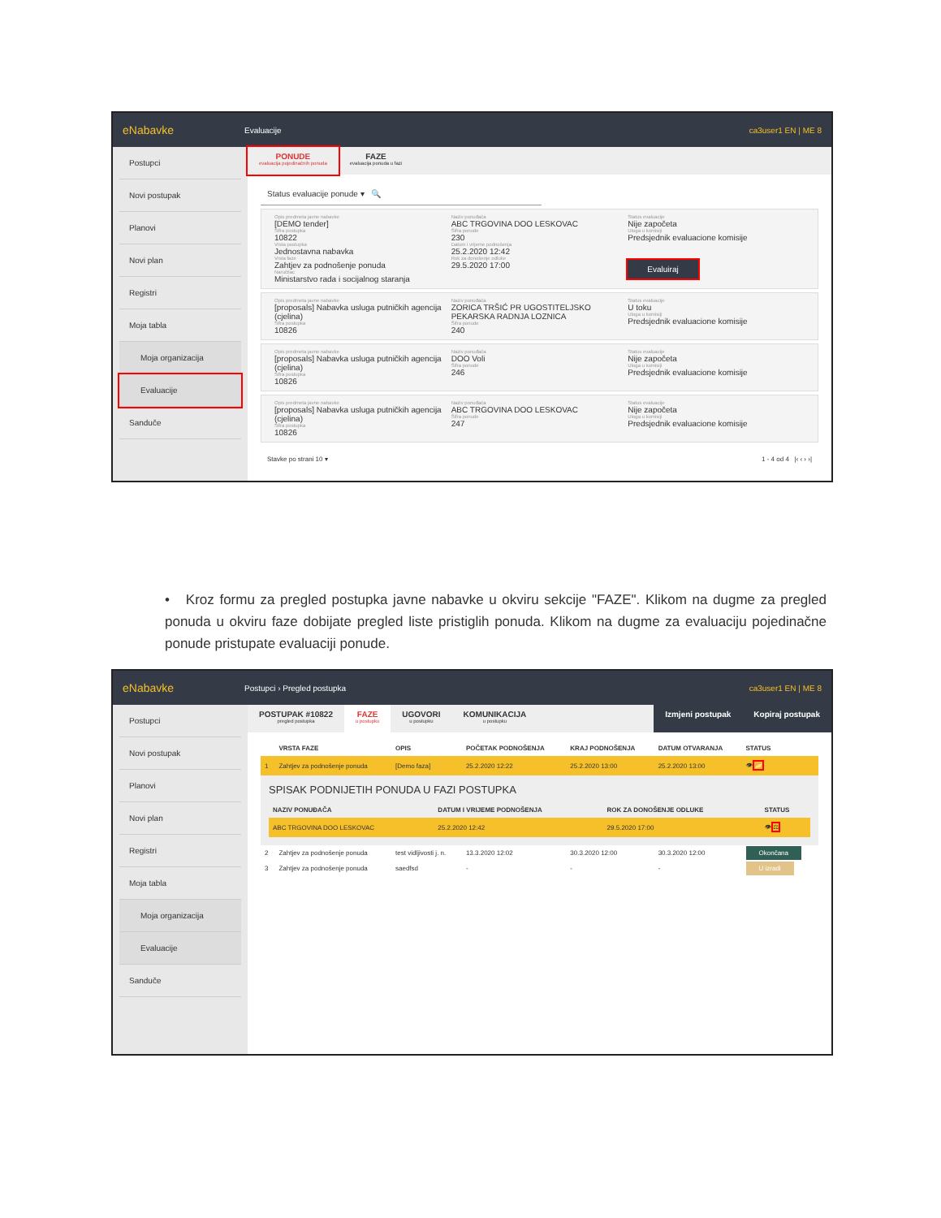eNabavke Evaluacije ca3user1 EN | ME 8
Postupci
Novi postupak
Planovi
Novi plan
Registri
Moja tabla
Moja organizacija
Evaluacije
Sanduče
PONUDE
evaluacija pojedinačnih ponuda
FAZE
evaluacija ponuda u fazi
Status evaluacije ponude ▾ 🔍
Opis predmeta javne nabavke
[DEMO tender]
Šifra postupka
10822
Vrsta postupka
Jednostavna nabavka
Vrsta faze
Zahtjev za podnošenje ponuda
Naručilac
Ministarstvo rada i socijalnog staranja
Naziv ponuđača
ABC TRGOVINA DOO LESKOVAC
Šifra ponude
230
Datum i vrijeme podnošenja
25.2.2020 12:42
Rok za donošenje odluke
29.5.2020 17:00
Status evaluacije
Nije započeta
Uloga u komisiji
Predsjednik evaluacione komisije
Evaluiraj
Opis predmeta javne nabavke
[proposals] Nabavka usluga putničkih agencija (cjelina)
Šifra postupka
10826
Naziv ponuđača
ZORICA TRŠIĆ PR UGOSTITELJSKO PEKARSKA RADNJA LOZNICA
Šifra ponude
240
Status evaluacije
U toku
Uloga u komisiji
Predsjednik evaluacione komisije
Opis predmeta javne nabavke
[proposals] Nabavka usluga putničkih agencija (cjelina)
Šifra postupka
10826
Naziv ponuđača
DOO Voli
Šifra ponude
246
Status evaluacije
Nije započeta
Uloga u komisiji
Predsjednik evaluacione komisije
Opis predmeta javne nabavke
[proposals] Nabavka usluga putničkih agencija (cjelina)
Šifra postupka
10826
Naziv ponuđača
ABC TRGOVINA DOO LESKOVAC
Šifra ponude
247
Status evaluacije
Nije započeta
Uloga u komisiji
Predsjednik evaluacione komisije
Stavke po strani 10 ▾ 1 - 4 od 4 |‹ ‹ › ›|
• Kroz formu za pregled postupka javne nabavke u okviru sekcije "FAZE". Klikom na dugme za pregled ponuda u okviru faze dobijate pregled liste pristiglih ponuda. Klikom na dugme za evaluaciju pojedinačne ponude pristupate evaluaciji ponude.
eNabavke Postupci › Pregled postupka ca3user1 EN | ME 8
Postupci
Novi postupak
Planovi
Novi plan
Registri
Moja tabla
Moja organizacija
Evaluacije
Sanduče
POSTUPAK #10822
pregled postupka
FAZE
u postupku
UGOVORI
u postupku
KOMUNIKACIJA
u postupku
Izmjeni postupak Kopiraj postupak
| | VRSTA FAZE | OPIS | POČETAK PODNOŠENJA | KRAJ PODNOŠENJA | DATUM OTVARANJA | STATUS |
| --- | --- | --- | --- | --- | --- | --- |
| 1 | Zahtjev za podnošenje ponuda | [Demo faza] | 25.2.2020 12:22 | 25.2.2020 13:00 | 25.2.2020 13:00 | 👁 📂 |
| SPISAK PODNIJETIH PONUDA U FAZI POSTUPKA / NAZIV PONUĐAČA / DATUM I VRIJEME PODNOŠENJA / ROK ZA DONOŠENJE ODLUKE / STATUS / / --- / --- / --- / --- / / ABC TRGOVINA DOO LESKOVAC / 25.2.2020 12:42 / 29.5.2020 17:00 / 👁 ⚖ / | | | | | | |
| 2 | Zahtjev za podnošenje ponuda | test vidljivosti j. n. | 13.3.2020 12:02 | 30.3.2020 12:00 | 30.3.2020 12:00 | Okončana |
| 3 | Zahtjev za podnošenje ponuda | saedfsd | - | - | - | U izradi |